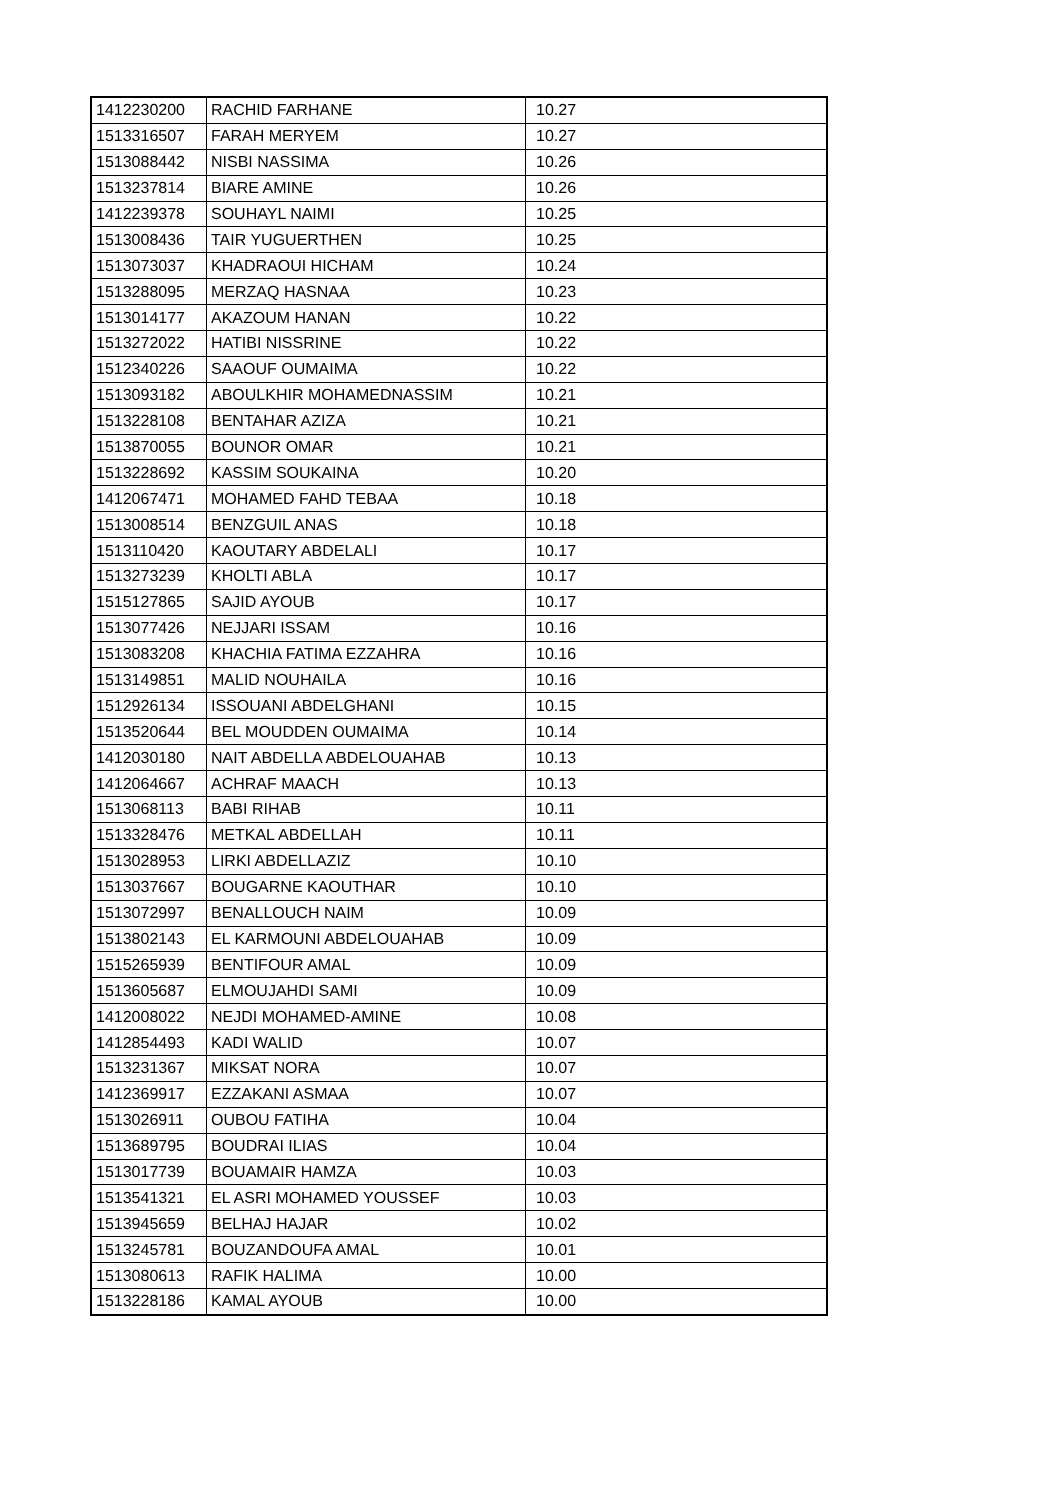| 1412230200 | RACHID FARHANE | 10.27 |
| 1513316507 | FARAH MERYEM | 10.27 |
| 1513088442 | NISBI NASSIMA | 10.26 |
| 1513237814 | BIARE AMINE | 10.26 |
| 1412239378 | SOUHAYL NAIMI | 10.25 |
| 1513008436 | TAIR YUGUERTHEN | 10.25 |
| 1513073037 | KHADRAOUI HICHAM | 10.24 |
| 1513288095 | MERZAQ HASNAA | 10.23 |
| 1513014177 | AKAZOUM HANAN | 10.22 |
| 1513272022 | HATIBI NISSRINE | 10.22 |
| 1512340226 | SAAOUF OUMAIMA | 10.22 |
| 1513093182 | ABOULKHIR MOHAMEDNASSIM | 10.21 |
| 1513228108 | BENTAHAR AZIZA | 10.21 |
| 1513870055 | BOUNOR OMAR | 10.21 |
| 1513228692 | KASSIM SOUKAINA | 10.20 |
| 1412067471 | MOHAMED FAHD TEBAA | 10.18 |
| 1513008514 | BENZGUIL ANAS | 10.18 |
| 1513110420 | KAOUTARY ABDELALI | 10.17 |
| 1513273239 | KHOLTI ABLA | 10.17 |
| 1515127865 | SAJID AYOUB | 10.17 |
| 1513077426 | NEJJARI ISSAM | 10.16 |
| 1513083208 | KHACHIA FATIMA EZZAHRA | 10.16 |
| 1513149851 | MALID NOUHAILA | 10.16 |
| 1512926134 | ISSOUANI ABDELGHANI | 10.15 |
| 1513520644 | BEL MOUDDEN OUMAIMA | 10.14 |
| 1412030180 | NAIT ABDELLA ABDELOUAHAB | 10.13 |
| 1412064667 | ACHRAF MAACH | 10.13 |
| 1513068113 | BABI RIHAB | 10.11 |
| 1513328476 | METKAL ABDELLAH | 10.11 |
| 1513028953 | LIRKI ABDELLAZIZ | 10.10 |
| 1513037667 | BOUGARNE KAOUTHAR | 10.10 |
| 1513072997 | BENALLOUCH NAIM | 10.09 |
| 1513802143 | EL KARMOUNI ABDELOUAHAB | 10.09 |
| 1515265939 | BENTIFOUR AMAL | 10.09 |
| 1513605687 | ELMOUJAHDI SAMI | 10.09 |
| 1412008022 | NEJDI MOHAMED-AMINE | 10.08 |
| 1412854493 | KADI WALID | 10.07 |
| 1513231367 | MIKSAT NORA | 10.07 |
| 1412369917 | EZZAKANI ASMAA | 10.07 |
| 1513026911 | OUBOU FATIHA | 10.04 |
| 1513689795 | BOUDRAI ILIAS | 10.04 |
| 1513017739 | BOUAMAIR HAMZA | 10.03 |
| 1513541321 | EL ASRI MOHAMED YOUSSEF | 10.03 |
| 1513945659 | BELHAJ HAJAR | 10.02 |
| 1513245781 | BOUZANDOUFA AMAL | 10.01 |
| 1513080613 | RAFIK HALIMA | 10.00 |
| 1513228186 | KAMAL AYOUB | 10.00 |